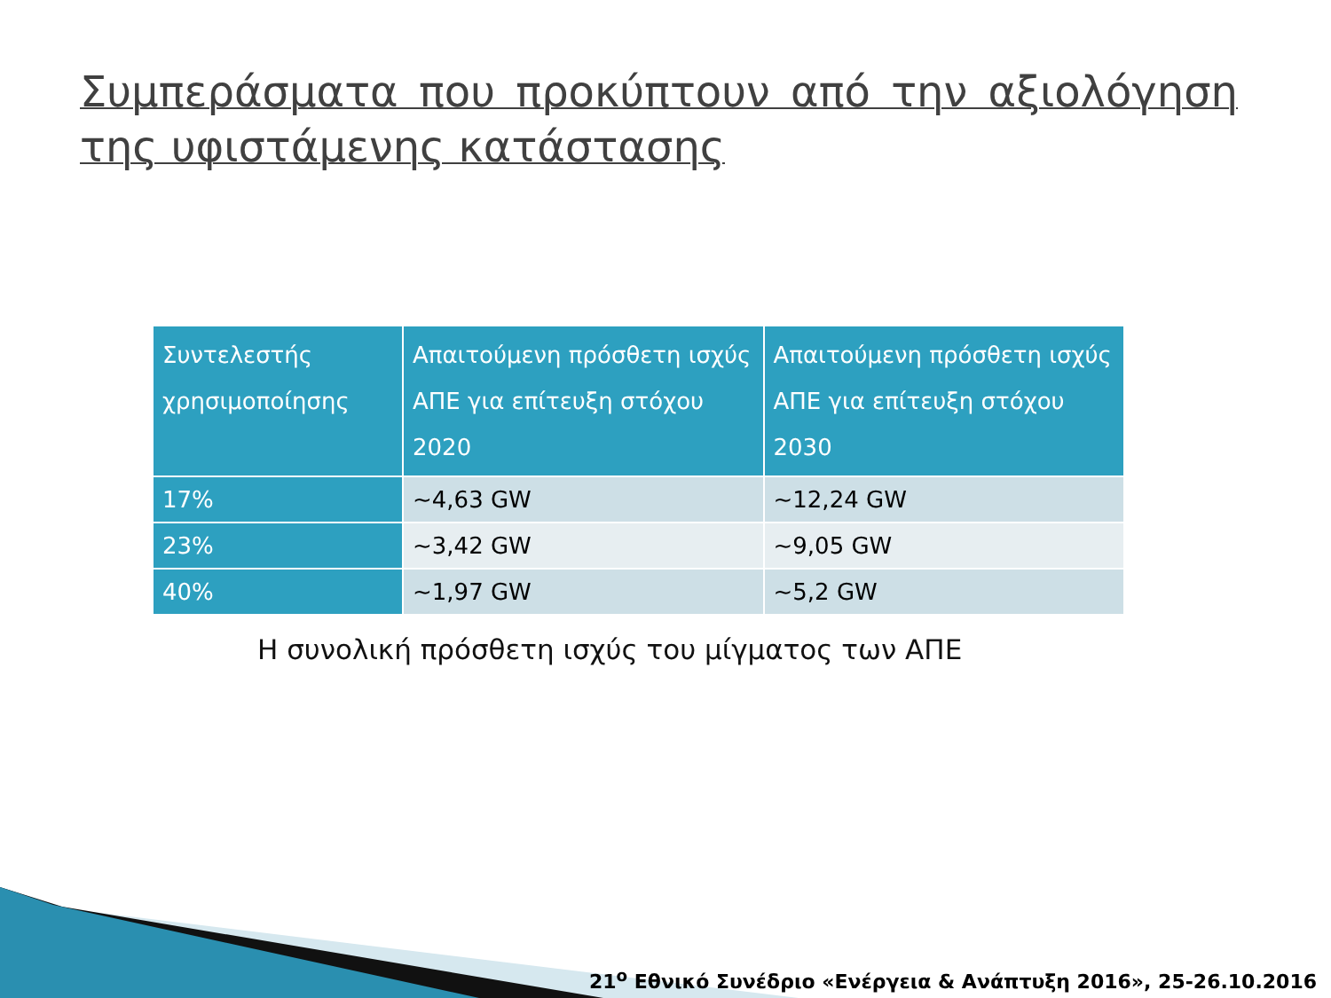Συμπεράσματα που προκύπτουν από την αξιολόγηση της υφιστάμενης κατάστασης
| Συντελεστής χρησιμοποίησης | Απαιτούμενη πρόσθετη ισχύς ΑΠΕ για επίτευξη στόχου 2020 | Απαιτούμενη πρόσθετη ισχύς ΑΠΕ για επίτευξη στόχου 2030 |
| --- | --- | --- |
| 17% | ~4,63 GW | ~12,24 GW |
| 23% | ~3,42 GW | ~9,05 GW |
| 40% | ~1,97 GW | ~5,2 GW |
Η συνολική πρόσθετη ισχύς του μίγματος των ΑΠΕ
21<sup>ο</sup> Εθνικό Συνέδριο «Ενέργεια & Ανάπτυξη 2016», 25-26.10.2016